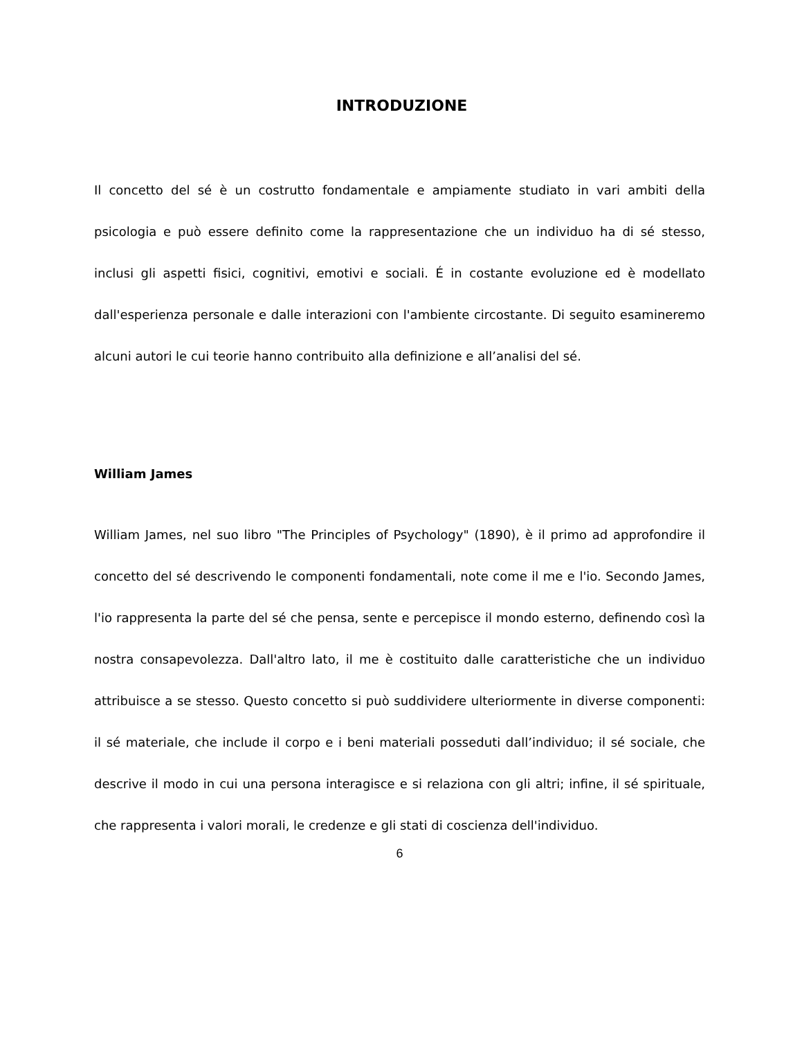INTRODUZIONE
Il concetto del sé è un costrutto fondamentale e ampiamente studiato in vari ambiti della psicologia e può essere definito come la rappresentazione che un individuo ha di sé stesso, inclusi gli aspetti fisici, cognitivi, emotivi e sociali. É in costante evoluzione ed è modellato dall'esperienza personale e dalle interazioni con l'ambiente circostante. Di seguito esamineremo alcuni autori le cui teorie hanno contribuito alla definizione e all’analisi del sé.
William James
William James, nel suo libro "The Principles of Psychology" (1890), è il primo ad approfondire il concetto del sé descrivendo le componenti fondamentali, note come il me e l'io. Secondo James, l'io rappresenta la parte del sé che pensa, sente e percepisce il mondo esterno, definendo così la nostra consapevolezza. Dall'altro lato, il me è costituito dalle caratteristiche che un individuo attribuisce a se stesso. Questo concetto si può suddividere ulteriormente in diverse componenti: il sé materiale, che include il corpo e i beni materiali posseduti dall’individuo; il sé sociale, che descrive il modo in cui una persona interagisce e si relaziona con gli altri; infine, il sé spirituale, che rappresenta i valori morali, le credenze e gli stati di coscienza dell'individuo.
6